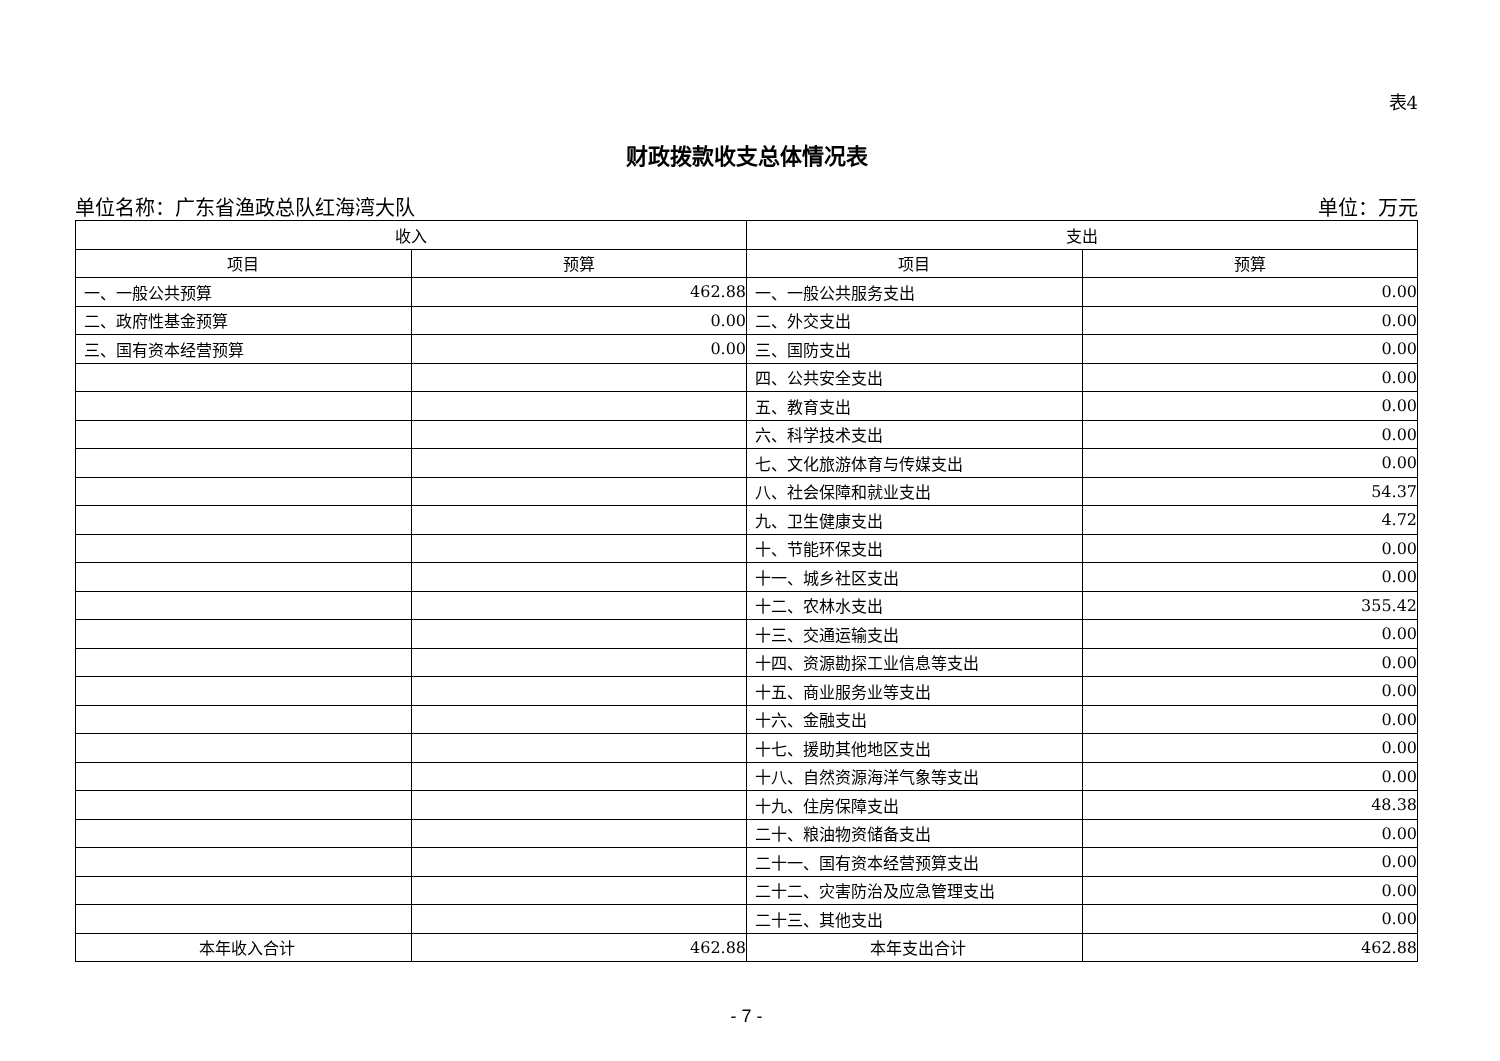表4
财政拨款收支总体情况表
单位名称：广东省渔政总队红海湾大队 单位：万元
| 收入 | | 支出 | |
| --- | --- | --- | --- |
| 项目 | 预算 | 项目 | 预算 |
| 一、一般公共预算 | 462.88 | 一、一般公共服务支出 | 0.00 |
| 二、政府性基金预算 | 0.00 | 二、外交支出 | 0.00 |
| 三、国有资本经营预算 | 0.00 | 三、国防支出 | 0.00 |
| | | 四、公共安全支出 | 0.00 |
| | | 五、教育支出 | 0.00 |
| | | 六、科学技术支出 | 0.00 |
| | | 七、文化旅游体育与传媒支出 | 0.00 |
| | | 八、社会保障和就业支出 | 54.37 |
| | | 九、卫生健康支出 | 4.72 |
| | | 十、节能环保支出 | 0.00 |
| | | 十一、城乡社区支出 | 0.00 |
| | | 十二、农林水支出 | 355.42 |
| | | 十三、交通运输支出 | 0.00 |
| | | 十四、资源勘探工业信息等支出 | 0.00 |
| | | 十五、商业服务业等支出 | 0.00 |
| | | 十六、金融支出 | 0.00 |
| | | 十七、援助其他地区支出 | 0.00 |
| | | 十八、自然资源海洋气象等支出 | 0.00 |
| | | 十九、住房保障支出 | 48.38 |
| | | 二十、粮油物资储备支出 | 0.00 |
| | | 二十一、国有资本经营预算支出 | 0.00 |
| | | 二十二、灾害防治及应急管理支出 | 0.00 |
| | | 二十三、其他支出 | 0.00 |
| 本年收入合计 | 462.88 | 本年支出合计 | 462.88 |
- 7 -